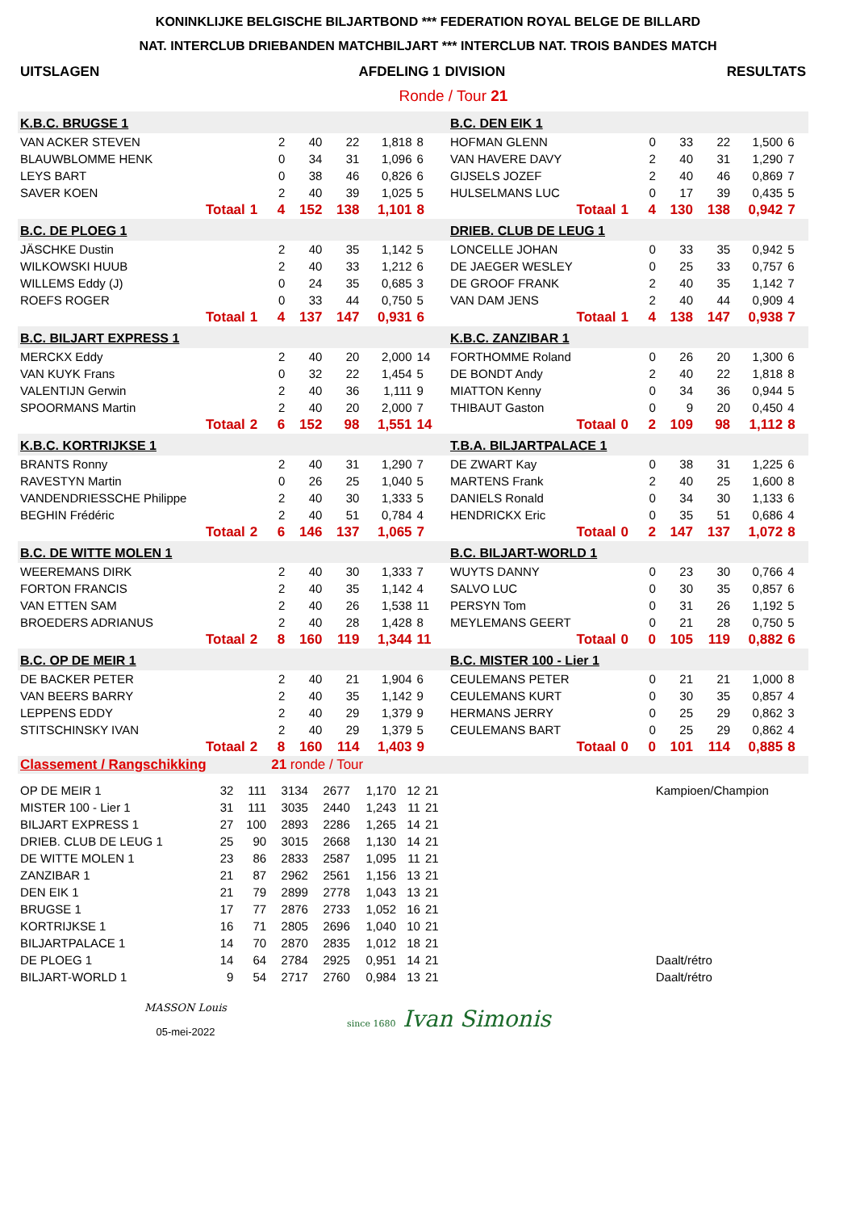KONINKLIJKE BELGISCHE BILJARTBOND *** FEDERATION ROYAL BELGE DE BILLARD
NAT. INTERCLUB DRIEBANDEN MATCHBILJART *** INTERCLUB NAT. TROIS BANDES MATCH
| UITSLAGEN | AFDELING 1 | DIVISION | RESULTATS |
| | Ronde / Tour 21 | | |
| K.B.C. BRUGSE 1 | | | | | | | | | B.C. DEN EIK 1 | | | | | | | | |
| VAN ACKER STEVEN | | | 2 | 40 | 22 | 1,818 | 8 | | HOFMAN GLENN | | | 0 | 33 | 22 | 1,500 | 6 | |
| BLAUWBLOMME HENK | | | 0 | 34 | 31 | 1,096 | 6 | | VAN HAVERE DAVY | | | 2 | 40 | 31 | 1,290 | 7 | |
| LEYS BART | | | 0 | 38 | 46 | 0,826 | 6 | | GIJSELS JOZEF | | | 2 | 40 | 46 | 0,869 | 7 | |
| SAVER KOEN | | | 2 | 40 | 39 | 1,025 | 5 | | HULSELMANS LUC | | | 0 | 17 | 39 | 0,435 | 5 | |
| Totaal | 1 | | 4 | 152 | 138 | 1,101 | 8 | | Totaal | 1 | | 4 | 130 | 138 | 0,942 | 7 | |
| B.C. DE PLOEG 1 | | | | | | | | | DRIEB. CLUB DE LEUG 1 | | | | | | | | |
| JÄSCHKE Dustin | | | 2 | 40 | 35 | 1,142 | 5 | | LONCELLE JOHAN | | | 0 | 33 | 35 | 0,942 | 5 | |
| WILKOWSKI HUUB | | | 2 | 40 | 33 | 1,212 | 6 | | DE JAEGER WESLEY | | | 0 | 25 | 33 | 0,757 | 6 | |
| WILLEMS Eddy (J) | | | 0 | 24 | 35 | 0,685 | 3 | | DE GROOF FRANK | | | 2 | 40 | 35 | 1,142 | 7 | |
| ROEFS ROGER | | | 0 | 33 | 44 | 0,750 | 5 | | VAN DAM JENS | | | 2 | 40 | 44 | 0,909 | 4 | |
| Totaal | 1 | | 4 | 137 | 147 | 0,931 | 6 | | Totaal | 1 | | 4 | 138 | 147 | 0,938 | 7 | |
| B.C. BILJART EXPRESS 1 | | | | | | | | | K.B.C. ZANZIBAR 1 | | | | | | | | |
| MERCKX Eddy | | | 2 | 40 | 20 | 2,000 | 14 | | FORTHOMME Roland | | | 0 | 26 | 20 | 1,300 | 6 | |
| VAN KUYK Frans | | | 0 | 32 | 22 | 1,454 | 5 | | DE BONDT Andy | | | 2 | 40 | 22 | 1,818 | 8 | |
| VALENTIJN Gerwin | | | 2 | 40 | 36 | 1,111 | 9 | | MIATTON Kenny | | | 0 | 34 | 36 | 0,944 | 5 | |
| SPOORMANS Martin | | | 2 | 40 | 20 | 2,000 | 7 | | THIBAUT Gaston | | | 0 | 9 | 20 | 0,450 | 4 | |
| Totaal | 2 | | 6 | 152 | 98 | 1,551 | 14 | | Totaal | 0 | | 2 | 109 | 98 | 1,112 | 8 | |
| K.B.C. KORTRIJKSE 1 | | | | | | | | | T.B.A. BILJARTPALACE 1 | | | | | | | | |
| BRANTS Ronny | | | 2 | 40 | 31 | 1,290 | 7 | | DE ZWART Kay | | | 0 | 38 | 31 | 1,225 | 6 | |
| RAVESTYN Martin | | | 0 | 26 | 25 | 1,040 | 5 | | MARTENS Frank | | | 2 | 40 | 25 | 1,600 | 8 | |
| VANDENDRIESSCHE Philippe | | | 2 | 40 | 30 | 1,333 | 5 | | DANIELS Ronald | | | 0 | 34 | 30 | 1,133 | 6 | |
| BEGHIN Frédéric | | | 2 | 40 | 51 | 0,784 | 4 | | HENDRICKX Eric | | | 0 | 35 | 51 | 0,686 | 4 | |
| Totaal | 2 | | 6 | 146 | 137 | 1,065 | 7 | | Totaal | 0 | | 2 | 147 | 137 | 1,072 | 8 | |
| B.C. DE WITTE MOLEN 1 | | | | | | | | | B.C. BILJART-WORLD 1 | | | | | | | | |
| WEEREMANS DIRK | | | 2 | 40 | 30 | 1,333 | 7 | | WUYTS DANNY | | | 0 | 23 | 30 | 0,766 | 4 | |
| FORTON FRANCIS | | | 2 | 40 | 35 | 1,142 | 4 | | SALVO LUC | | | 0 | 30 | 35 | 0,857 | 6 | |
| VAN ETTEN SAM | | | 2 | 40 | 26 | 1,538 | 11 | | PERSYN Tom | | | 0 | 31 | 26 | 1,192 | 5 | |
| BROEDERS ADRIANUS | | | 2 | 40 | 28 | 1,428 | 8 | | MEYLEMANS GEERT | | | 0 | 21 | 28 | 0,750 | 5 | |
| Totaal | 2 | | 8 | 160 | 119 | 1,344 | 11 | | Totaal | 0 | | 0 | 105 | 119 | 0,882 | 6 | |
| B.C. OP DE MEIR 1 | | | | | | | | | B.C. MISTER 100 - Lier 1 | | | | | | | | |
| DE BACKER PETER | | | 2 | 40 | 21 | 1,904 | 6 | | CEULEMANS PETER | | | 0 | 21 | 21 | 1,000 | 8 | |
| VAN BEERS BARRY | | | 2 | 40 | 35 | 1,142 | 9 | | CEULEMANS KURT | | | 0 | 30 | 35 | 0,857 | 4 | |
| LEPPENS EDDY | | | 2 | 40 | 29 | 1,379 | 9 | | HERMANS JERRY | | | 0 | 25 | 29 | 0,862 | 3 | |
| STITSCHINSKY IVAN | | | 2 | 40 | 29 | 1,379 | 5 | | CEULEMANS BART | | | 0 | 25 | 29 | 0,862 | 4 | |
| Totaal | 2 | | 8 | 160 | 114 | 1,403 | 9 | | Totaal | 0 | | 0 | 101 | 114 | 0,885 | 8 | |
| Classement / Rangschikking | | | 21 ronde / Tour | | | | | | |
| OP DE MEIR 1 | 32 | 111 | 3134 | 2677 | 1,170 | 12 | 21 | | Kampioen/Champion |
| MISTER 100 - Lier 1 | 31 | 111 | 3035 | 2440 | 1,243 | 11 | 21 | | |
| BILJART EXPRESS 1 | 27 | 100 | 2893 | 2286 | 1,265 | 14 | 21 | | |
| DRIEB. CLUB DE LEUG 1 | 25 | 90 | 3015 | 2668 | 1,130 | 14 | 21 | | |
| DE WITTE MOLEN 1 | 23 | 86 | 2833 | 2587 | 1,095 | 11 | 21 | | |
| ZANZIBAR 1 | 21 | 87 | 2962 | 2561 | 1,156 | 13 | 21 | | |
| DEN EIK 1 | 21 | 79 | 2899 | 2778 | 1,043 | 13 | 21 | | |
| BRUGSE 1 | 17 | 77 | 2876 | 2733 | 1,052 | 16 | 21 | | |
| KORTRIJKSE 1 | 16 | 71 | 2805 | 2696 | 1,040 | 10 | 21 | | |
| BILJARTPALACE 1 | 14 | 70 | 2870 | 2835 | 1,012 | 18 | 21 | | |
| DE PLOEG 1 | 14 | 64 | 2784 | 2925 | 0,951 | 14 | 21 | | Daalt/rétro |
| BILJART-WORLD 1 | 9 | 54 | 2717 | 2760 | 0,984 | 13 | 21 | | Daalt/rétro |
MASSON Louis
05-mei-2022
since 1680 Ivan Simonis